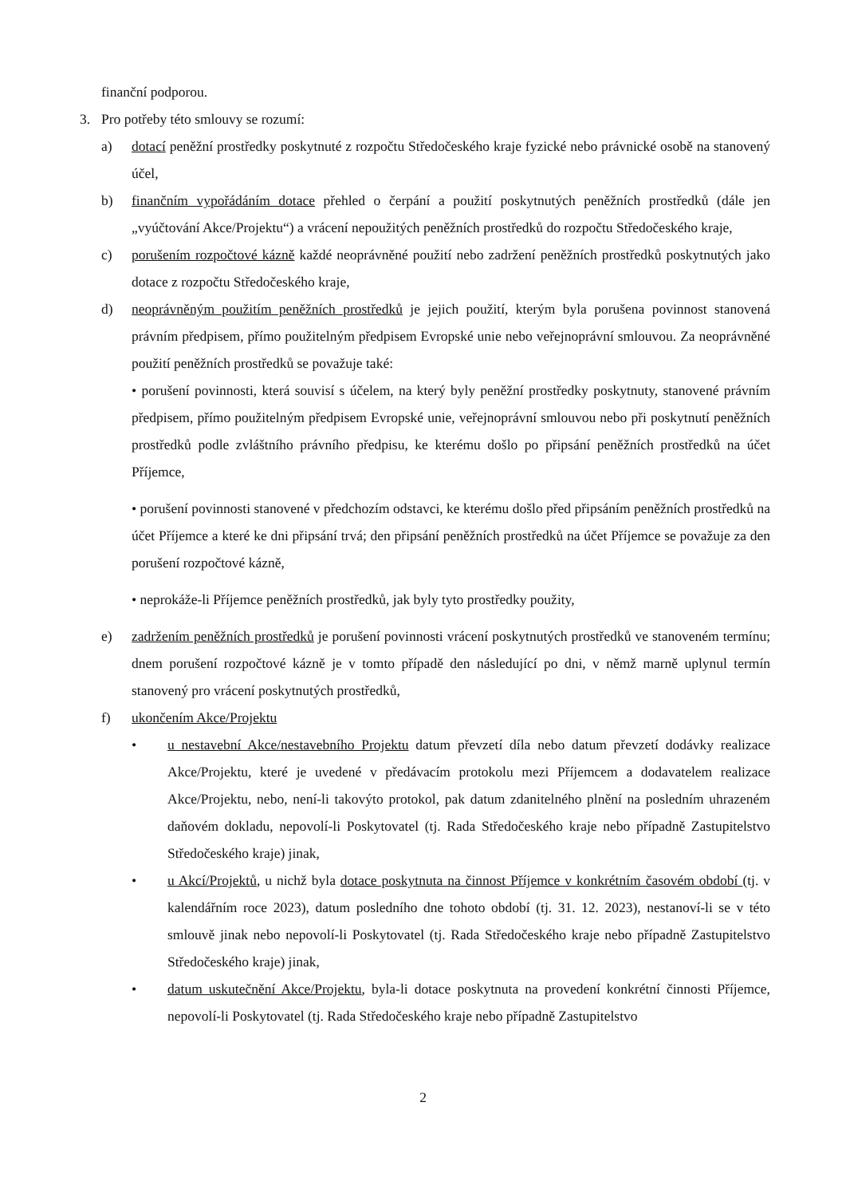finanční podporou.
3. Pro potřeby této smlouvy se rozumí:
a) dotací peněžní prostředky poskytnuté z rozpočtu Středočeského kraje fyzické nebo právnické osobě na stanovený účel,
b) finančním vypořádáním dotace přehled o čerpání a použití poskytnutých peněžních prostředků (dále jen „vyúčtování Akce/Projektu“) a vrácení nepoužitých peněžních prostředků do rozpočtu Středočeského kraje,
c) porušením rozpočtové kázně každé neoprávněné použití nebo zadržení peněžních prostředků poskytnutých jako dotace z rozpočtu Středočeského kraje,
d) neoprávněným použitím peněžních prostředků je jejich použití, kterým byla porušena povinnost stanovená právním předpisem, přímo použitelným předpisem Evropské unie nebo veřejnoprávní smlouvou. Za neoprávněné použití peněžních prostředků se považuje také:
• porušení povinnosti, která souvisí s účelem, na který byly peněžní prostředky poskytnuty, stanovené právním předpisem, přímo použitelným předpisem Evropské unie, veřejnoprávní smlouvou nebo při poskytnutí peněžních prostředků podle zvláštního právního předpisu, ke kterému došlo po připsání peněžních prostředků na účet Příjemce,
• porušení povinnosti stanovené v předchozím odstavci, ke kterému došlo před připsáním peněžních prostředků na účet Příjemce a které ke dni připsání trvá; den připsání peněžních prostředků na účet Příjemce se považuje za den porušení rozpočtové kázně,
• neprokáže-li Příjemce peněžních prostředků, jak byly tyto prostředky použity,
e) zadržením peněžních prostředků je porušení povinnosti vrácení poskytnutých prostředků ve stanoveném termínu; dnem porušení rozpočtové kázně je v tomto případě den následující po dni, v němž marně uplynul termín stanovený pro vrácení poskytnutých prostředků,
f) ukončením Akce/Projektu
• u nestavební Akce/nestavebního Projektu datum převzetí díla nebo datum převzetí dodávky realizace Akce/Projektu, které je uvedené v předávacím protokolu mezi Příjemcem a dodavatelem realizace Akce/Projektu, nebo, není-li takovýto protokol, pak datum zdanitelného plnění na posledním uhrazeném daňovém dokladu, nepovolí-li Poskytovatel (tj. Rada Středočeského kraje nebo případně Zastupitelstvo Středočeského kraje) jinak,
• u Akcí/Projektů, u nichž byla dotace poskytnuta na činnost Příjemce v konkrétním časovém období (tj. v kalendářním roce 2023), datum posledního dne tohoto období (tj. 31. 12. 2023), nestanoví-li se v této smlouvě jinak nebo nepovolí-li Poskytovatel (tj. Rada Středočeského kraje nebo případně Zastupitelstvo Středočeského kraje) jinak,
• datum uskutečnění Akce/Projektu, byla-li dotace poskytnuta na provedení konkrétní činnosti Příjemce, nepovolí-li Poskytovatel (tj. Rada Středočeského kraje nebo případně Zastupitelstvo
2